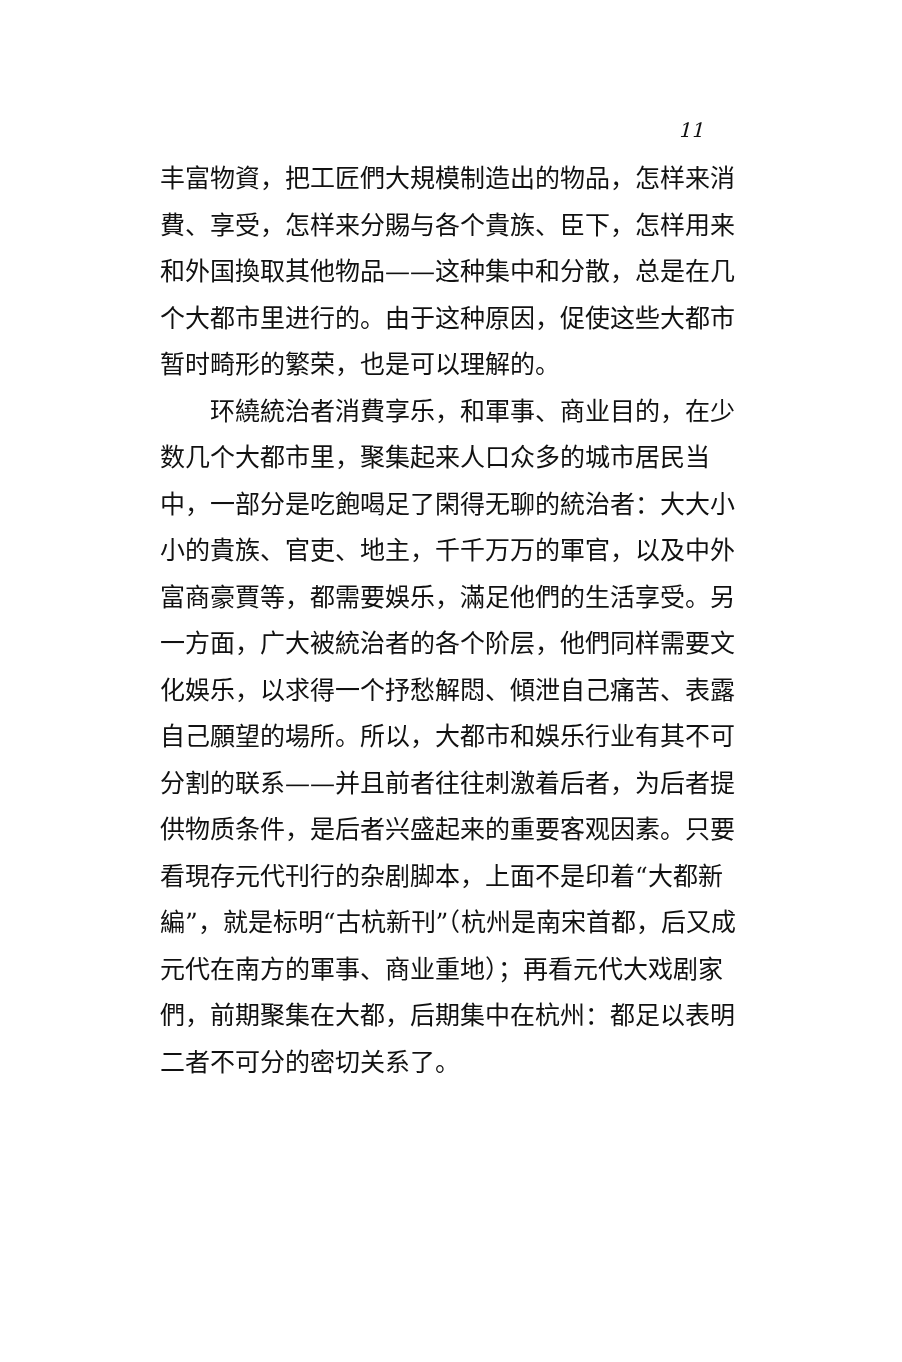11
丰富物資，把工匠們大規模制造出的物品，怎样来消費、享受，怎样来分賜与各个貴族、臣下，怎样用来和外国換取其他物品——这种集中和分散，总是在几个大都市里进行的。由于这种原因，促使这些大都市暂时畸形的繁荣，也是可以理解的。
环繞統治者消費享乐，和軍事、商业目的，在少数几个大都市里，聚集起来人口众多的城市居民当中，一部分是吃飽喝足了閑得无聊的統治者：大大小小的貴族、官吏、地主，千千万万的軍官，以及中外富商豪賈等，都需要娛乐，滿足他們的生活享受。另一方面，广大被統治者的各个阶层，他們同样需要文化娛乐，以求得一个抒愁解悶、傾泄自己痛苦、表露自己願望的場所。所以，大都市和娛乐行业有其不可分割的联系——并且前者往往刺激着后者，为后者提供物质条件，是后者兴盛起来的重要客观因素。只要看現存元代刊行的杂剧脚本，上面不是印着“大都新編”，就是标明“古杭新刊”（杭州是南宋首都，后又成元代在南方的軍事、商业重地）；再看元代大戏剧家們，前期聚集在大都，后期集中在杭州：都足以表明二者不可分的密切关系了。